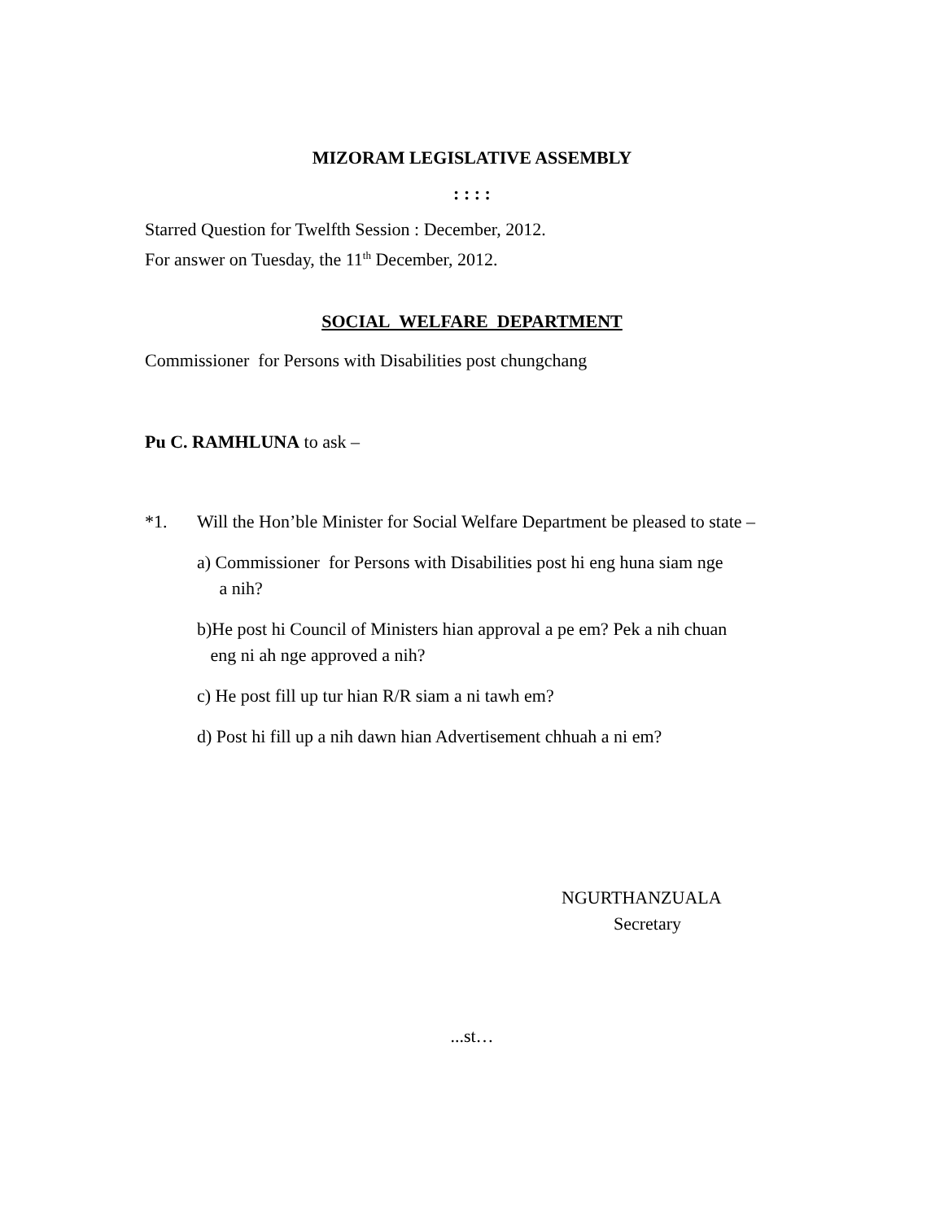MIZORAM LEGISLATIVE ASSEMBLY
: : : :
Starred Question for Twelfth Session : December, 2012.
For answer on Tuesday, the 11<sup>th</sup> December, 2012.
SOCIAL WELFARE DEPARTMENT
Commissioner for Persons with Disabilities post chungchang
Pu C. RAMHLUNA to ask –
*1. Will the Hon’ble Minister for Social Welfare Department be pleased to state –
a) Commissioner for Persons with Disabilities post hi eng huna siam nge
a nih?
b)He post hi Council of Ministers hian approval a pe em? Pek a nih chuan
eng ni ah nge approved a nih?
c) He post fill up tur hian R/R siam a ni tawh em?
d) Post hi fill up a nih dawn hian Advertisement chhuah a ni em?
NGURTHANZUALA
Secretary
...st…